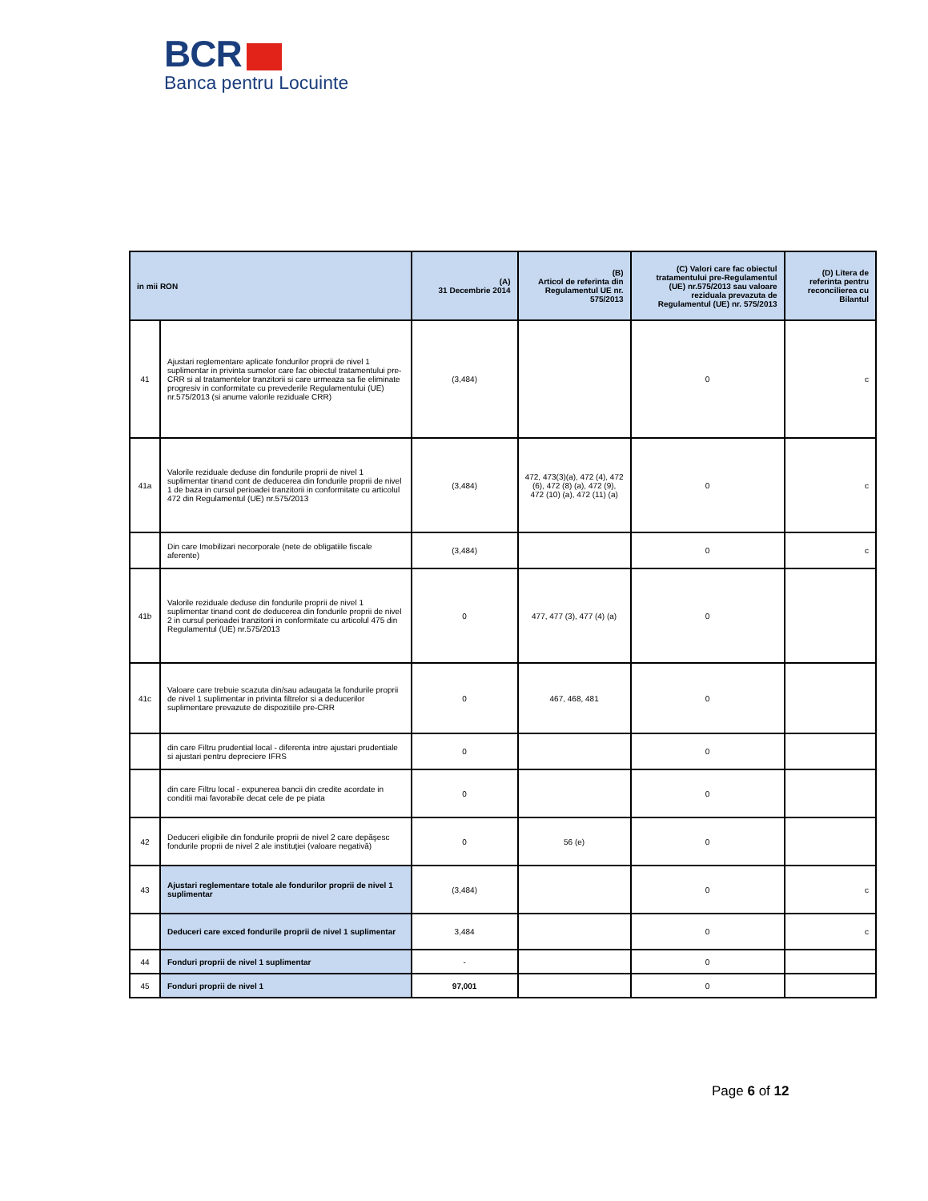BCR
Banca pentru Locuinte
| in mii RON | | (A) 31 Decembrie 2014 | (B) Articol de referinta din Regulamentul UE nr. 575/2013 | (C) Valori care fac obiectul tratamentului pre-Regulamentul (UE) nr.575/2013 sau valoare reziduala prevazuta de Regulamentul (UE) nr. 575/2013 | (D) Litera de referinta pentru reconcilierea cu Bilantul |
| --- | --- | --- | --- | --- | --- |
| 41 | Ajustari reglementare aplicate fondurilor proprii de nivel 1 suplimentar in privinta sumelor care fac obiectul tratamentului pre-CRR si al tratamentelor tranzitorii si care urmeaza sa fie eliminate progresiv in conformitate cu prevederile Regulamentului (UE) nr.575/2013 (si anume valorile reziduale CRR) | (3,484) | | 0 | c |
| 41a | Valorile reziduale deduse din fondurile proprii de nivel 1 suplimentar tinand cont de deducerea din fondurile proprii de nivel 1 de baza in cursul perioadei tranzitorii in conformitate cu articolul 472 din Regulamentul (UE) nr.575/2013 | (3,484) | 472, 473(3)(a), 472 (4), 472 (6), 472 (8) (a), 472 (9), 472 (10) (a), 472 (11) (a) | 0 | c |
| | Din care Imobilizari necorporale (nete de obligatiile fiscale aferente) | (3,484) | | 0 | c |
| 41b | Valorile reziduale deduse din fondurile proprii de nivel 1 suplimentar tinand cont de deducerea din fondurile proprii de nivel 2 in cursul perioadei tranzitorii in conformitate cu articolul 475 din Regulamentul (UE) nr.575/2013 | 0 | 477, 477 (3), 477 (4) (a) | 0 | |
| 41c | Valoare care trebuie scazuta din/sau adaugata la fondurile proprii de nivel 1 suplimentar in privinta filtrelor si a deducerilor suplimentare prevazute de dispozitiile pre-CRR | 0 | 467, 468, 481 | 0 | |
| | din care Filtru prudential local - diferenta intre ajustari prudentiale si ajustari pentru depreciere IFRS | 0 | | 0 | |
| | din care Filtru local - expunerea bancii din credite acordate in conditii mai favorabile decat cele de pe piata | 0 | | 0 | |
| 42 | Deduceri eligibile din fondurile proprii de nivel 2 care depăşesc fondurile proprii de nivel 2 ale instituţiei (valoare negativă) | 0 | 56 (e) | 0 | |
| 43 | Ajustari reglementare totale ale fondurilor proprii de nivel 1 suplimentar | (3,484) | | 0 | c |
| | Deduceri care exced fondurile proprii de nivel 1 suplimentar | 3,484 | | 0 | c |
| 44 | Fonduri proprii de nivel 1 suplimentar | - | | 0 | |
| 45 | Fonduri proprii de nivel 1 | 97,001 | | 0 | |
Page 6 of 12